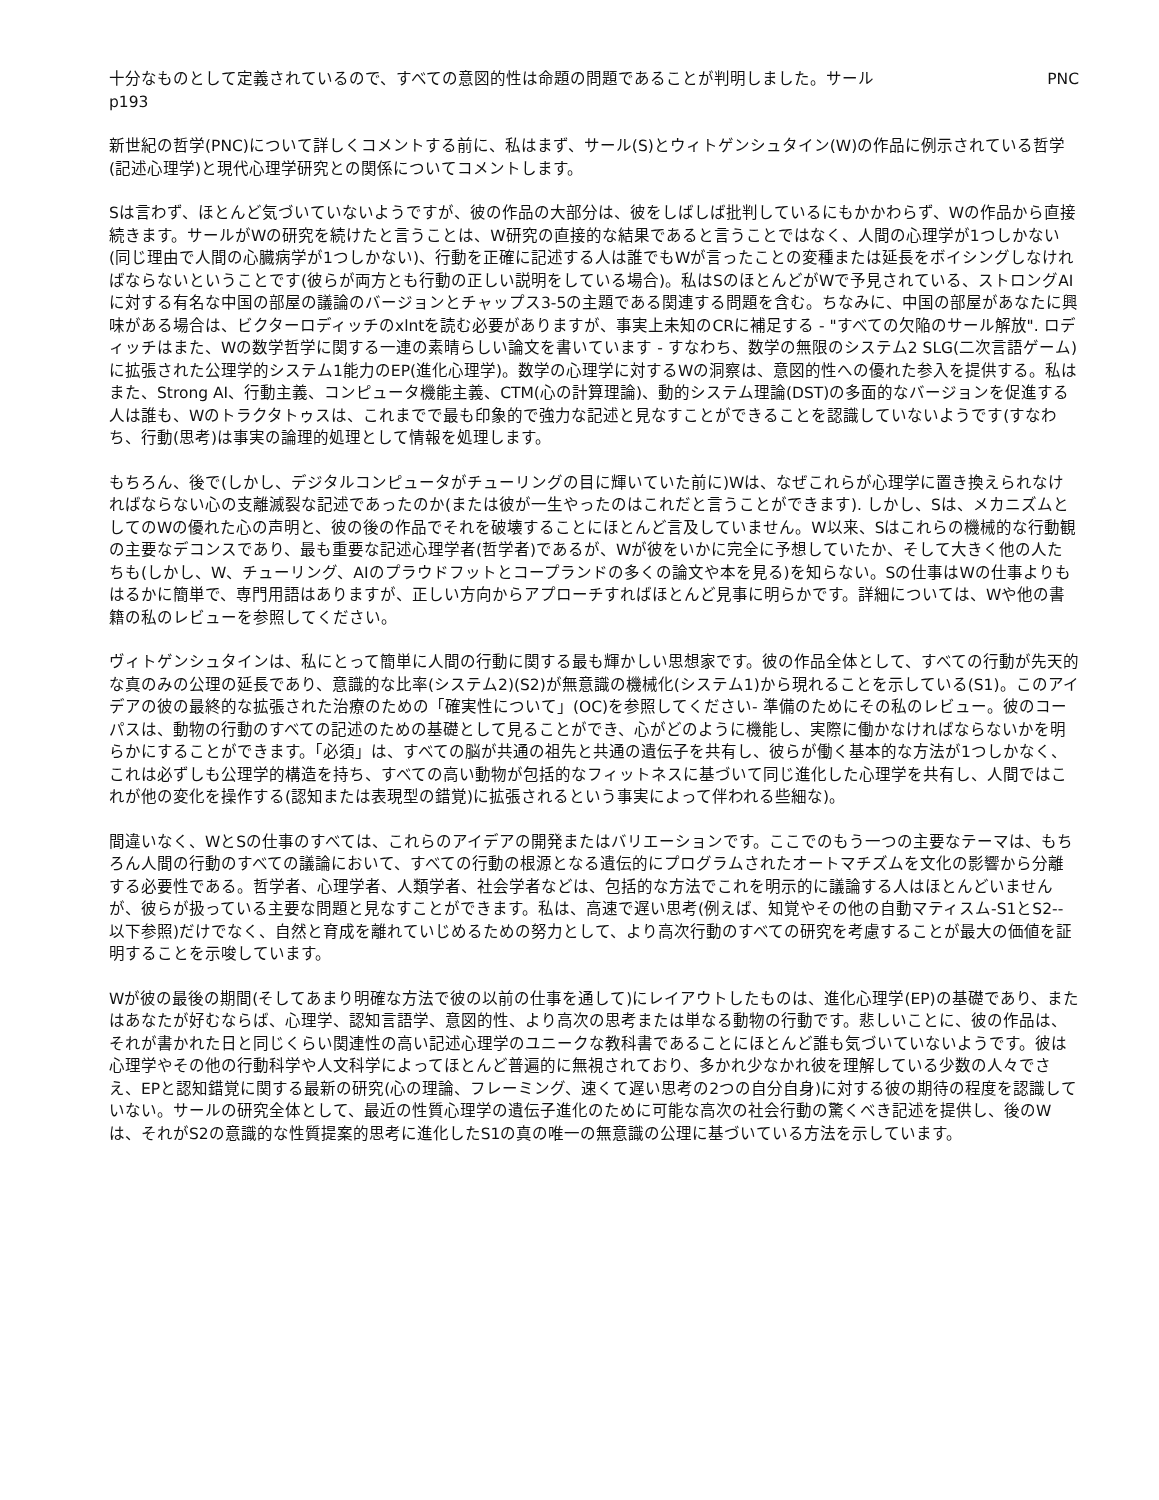十分なものとして定義されているので、すべての意図的性は命題の問題であることが判明しました。サール PNC
p193
新世紀の哲学(PNC)について詳しくコメントする前に、私はまず、サール(S)とウィトゲンシュタイン(W)の作品に例示されている哲学(記述心理学)と現代心理学研究との関係についてコメントします。
Sは言わず、ほとんど気づいていないようですが、彼の作品の大部分は、彼をしばしば批判しているにもかかわらず、Wの作品から直接続きます。サールがWの研究を続けたと言うことは、W研究の直接的な結果であると言うことではなく、人間の心理学が1つしかない(同じ理由で人間の心臓病学が1つしかない)、行動を正確に記述する人は誰でもWが言ったことの変種または延長をボイシングしなければならないということです(彼らが両方とも行動の正しい説明をしている場合)。私はSのほとんどがWで予見されている、ストロングAIに対する有名な中国の部屋の議論のバージョンとチャップス3-5の主題である関連する問題を含む。ちなみに、中国の部屋があなたに興味がある場合は、ビクターロディッチのxlntを読む必要がありますが、事実上未知のCRに補足する - "すべての欠陥のサール解放". ロディッチはまた、Wの数学哲学に関する一連の素晴らしい論文を書いています - すなわち、数学の無限のシステム2 SLG(二次言語ゲーム)に拡張された公理学的システム1能力のEP(進化心理学)。数学の心理学に対するWの洞察は、意図的性への優れた参入を提供する。私はまた、Strong AI、行動主義、コンピュータ機能主義、CTM(心の計算理論)、動的システム理論(DST)の多面的なバージョンを促進する人は誰も、Wのトラクタトゥスは、これまでで最も印象的で強力な記述と見なすことができることを認識していないようです(すなわち、行動(思考)は事実の論理的処理として情報を処理します。
もちろん、後で(しかし、デジタルコンピュータがチューリングの目に輝いていた前に)Wは、なぜこれらが心理学に置き換えられなければならない心の支離滅裂な記述であったのか(または彼が一生やったのはこれだと言うことができます). しかし、Sは、メカニズムとしてのWの優れた心の声明と、彼の後の作品でそれを破壊することにほとんど言及していません。W以来、Sはこれらの機械的な行動観の主要なデコンスであり、最も重要な記述心理学者(哲学者)であるが、Wが彼をいかに完全に予想していたか、そして大きく他の人たちも(しかし、W、チューリング、AIのプラウドフットとコープランドの多くの論文や本を見る)を知らない。Sの仕事はWの仕事よりもはるかに簡単で、専門用語はありますが、正しい方向からアプローチすればほとんど見事に明らかです。詳細については、Wや他の書籍の私のレビューを参照してください。
ヴィトゲンシュタインは、私にとって簡単に人間の行動に関する最も輝かしい思想家です。彼の作品全体として、すべての行動が先天的な真のみの公理の延長であり、意識的な比率(システム2)(S2)が無意識の機械化(システム1)から現れることを示している(S1)。このアイデアの彼の最終的な拡張された治療のための「確実性について」(OC)を参照してください- 準備のためにその私のレビュー。彼のコーパスは、動物の行動のすべての記述のための基礎として見ることができ、心がどのように機能し、実際に働かなければならないかを明らかにすることができます。「必須」は、すべての脳が共通の祖先と共通の遺伝子を共有し、彼らが働く基本的な方法が1つしかなく、これは必ずしも公理学的構造を持ち、すべての高い動物が包括的なフィットネスに基づいて同じ進化した心理学を共有し、人間ではこれが他の変化を操作する(認知または表現型の錯覚)に拡張されるという事実によって伴われる些細な)。
間違いなく、WとSの仕事のすべては、これらのアイデアの開発またはバリエーションです。ここでのもう一つの主要なテーマは、もちろん人間の行動のすべての議論において、すべての行動の根源となる遺伝的にプログラムされたオートマチズムを文化の影響から分離する必要性である。哲学者、心理学者、人類学者、社会学者などは、包括的な方法でこれを明示的に議論する人はほとんどいませんが、彼らが扱っている主要な問題と見なすことができます。私は、高速で遅い思考(例えば、知覚やその他の自動マティスム-S1とS2--以下参照)だけでなく、自然と育成を離れていじめるための努力として、より高次行動のすべての研究を考慮することが最大の価値を証明することを示唆しています。
Wが彼の最後の期間(そしてあまり明確な方法で彼の以前の仕事を通して)にレイアウトしたものは、進化心理学(EP)の基礎であり、またはあなたが好むならば、心理学、認知言語学、意図的性、より高次の思考または単なる動物の行動です。悲しいことに、彼の作品は、それが書かれた日と同じくらい関連性の高い記述心理学のユニークな教科書であることにほとんど誰も気づいていないようです。彼は心理学やその他の行動科学や人文科学によってほとんど普遍的に無視されており、多かれ少なかれ彼を理解している少数の人々でさえ、EPと認知錯覚に関する最新の研究(心の理論、フレーミング、速くて遅い思考の2つの自分自身)に対する彼の期待の程度を認識していない。サールの研究全体として、最近の性質心理学の遺伝子進化のために可能な高次の社会行動の驚くべき記述を提供し、後のWは、それがS2の意識的な性質提案的思考に進化したS1の真の唯一の無意識の公理に基づいている方法を示しています。